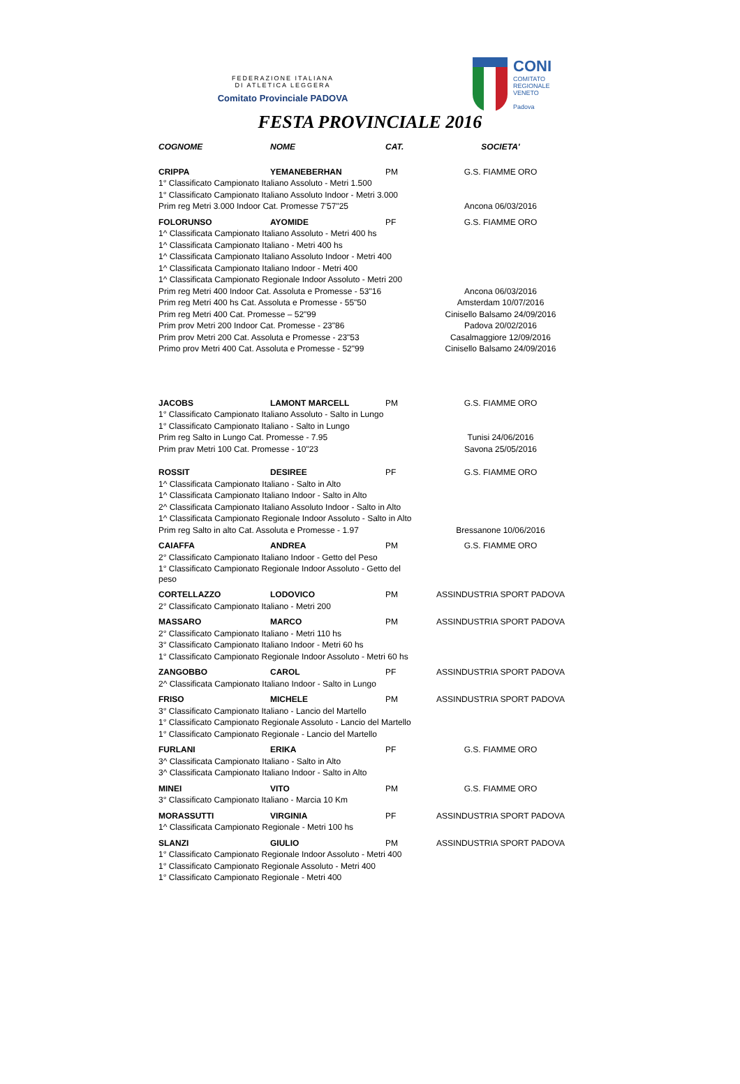FEDERAZIONE ITALIANA
DI ATLETICA LEGGERA
Comitato Provinciale PADOVA
CONI
COMITATO
REGIONALE
VENETO
Padova
FESTA PROVINCIALE 2016
| COGNOME | NOME | CAT. | SOCIETA' |
| --- | --- | --- | --- |
| CRIPPA | YEMANEBERHAN | PM | G.S. FIAMME ORO |
| 1° Classificato Campionato Italiano Assoluto - Metri 1.500 | | | |
| 1° Classificato Campionato Italiano Assoluto Indoor - Metri 3.000 | | | |
| Prim reg Metri 3.000 Indoor Cat. Promesse 7'57"25 | | | Ancona 06/03/2016 |
| FOLORUNSO | AYOMIDE | PF | G.S. FIAMME ORO |
| 1^ Classificata Campionato Italiano Assoluto - Metri 400 hs | | | |
| 1^ Classificata Campionato Italiano - Metri 400 hs | | | |
| 1^ Classificata Campionato Italiano Assoluto Indoor - Metri 400 | | | |
| 1^ Classificata Campionato Italiano Indoor - Metri 400 | | | |
| 1^ Classificata Campionato Regionale Indoor Assoluto - Metri 200 | | | |
| Prim reg Metri 400 Indoor Cat. Assoluta e Promesse - 53"16 | | | Ancona 06/03/2016 |
| Prim reg Metri 400 hs Cat. Assoluta e Promesse - 55"50 | | | Amsterdam 10/07/2016 |
| Prim reg Metri 400 Cat. Promesse – 52"99 | | | Cinisello Balsamo 24/09/2016 |
| Prim prov Metri 200 Indoor Cat. Promesse - 23"86 | | | Padova 20/02/2016 |
| Prim prov Metri 200 Cat. Assoluta e Promesse - 23"53 | | | Casalmaggiore 12/09/2016 |
| Primo prov Metri 400 Cat. Assoluta e Promesse - 52"99 | | | Cinisello Balsamo 24/09/2016 |
| JACOBS | LAMONT MARCELL | PM | G.S. FIAMME ORO |
| 1° Classificato Campionato Italiano Assoluto - Salto in Lungo | | | |
| 1° Classificato Campionato Italiano - Salto in Lungo | | | |
| Prim reg Salto in Lungo Cat. Promesse - 7.95 | | | Tunisi 24/06/2016 |
| Prim prav Metri 100 Cat. Promesse - 10"23 | | | Savona 25/05/2016 |
| ROSSIT | DESIREE | PF | G.S. FIAMME ORO |
| 1^ Classificata Campionato Italiano - Salto in Alto | | | |
| 1^ Classificata Campionato Italiano Indoor - Salto in Alto | | | |
| 2^ Classificata Campionato Italiano Assoluto Indoor - Salto in Alto | | | |
| 1^ Classificata Campionato Regionale Indoor Assoluto - Salto in Alto | | | |
| Prim reg Salto in alto Cat. Assoluta e Promesse - 1.97 | | | Bressanone 10/06/2016 |
| CAIAFFA | ANDREA | PM | G.S. FIAMME ORO |
| 2° Classificato Campionato Italiano Indoor - Getto del Peso | | | |
| 1° Classificato Campionato Regionale Indoor Assoluto - Getto del peso | | | |
| CORTELLAZZO | LODOVICO | PM | ASSINDUSTRIA SPORT PADOVA |
| 2° Classificato Campionato Italiano - Metri 200 | | | |
| MASSARO | MARCO | PM | ASSINDUSTRIA SPORT PADOVA |
| 2° Classificato Campionato Italiano - Metri 110 hs | | | |
| 3° Classificato Campionato Italiano Indoor - Metri 60 hs | | | |
| 1° Classificato Campionato Regionale Indoor Assoluto - Metri 60 hs | | | |
| ZANGOBBO | CAROL | PF | ASSINDUSTRIA SPORT PADOVA |
| 2^ Classificata Campionato Italiano Indoor - Salto in Lungo | | | |
| FRISO | MICHELE | PM | ASSINDUSTRIA SPORT PADOVA |
| 3° Classificato Campionato Italiano - Lancio del Martello | | | |
| 1° Classificato Campionato Regionale Assoluto - Lancio del Martello | | | |
| 1° Classificato Campionato Regionale - Lancio del Martello | | | |
| FURLANI | ERIKA | PF | G.S. FIAMME ORO |
| 3^ Classificata Campionato Italiano - Salto in Alto | | | |
| 3^ Classificata Campionato Italiano Indoor - Salto in Alto | | | |
| MINEI | VITO | PM | G.S. FIAMME ORO |
| 3° Classificato Campionato Italiano - Marcia 10 Km | | | |
| MORASSUTTI | VIRGINIA | PF | ASSINDUSTRIA SPORT PADOVA |
| 1^ Classificata Campionato Regionale - Metri 100 hs | | | |
| SLANZI | GIULIO | PM | ASSINDUSTRIA SPORT PADOVA |
| 1° Classificato Campionato Regionale Indoor Assoluto - Metri 400 | | | |
| 1° Classificato Campionato Regionale Assoluto - Metri 400 | | | |
| 1° Classificato Campionato Regionale - Metri 400 | | | |